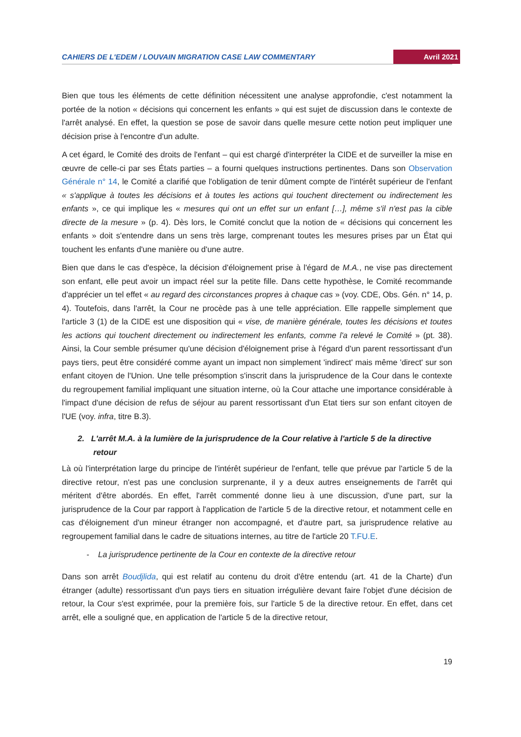CAHIERS DE L'EDEM / LOUVAIN MIGRATION CASE LAW COMMENTARY Avril 2021
Bien que tous les éléments de cette définition nécessitent une analyse approfondie, c'est notamment la portée de la notion « décisions qui concernent les enfants » qui est sujet de discussion dans le contexte de l'arrêt analysé. En effet, la question se pose de savoir dans quelle mesure cette notion peut impliquer une décision prise à l'encontre d'un adulte.
A cet égard, le Comité des droits de l'enfant – qui est chargé d'interpréter la CIDE et de surveiller la mise en œuvre de celle-ci par ses États parties – a fourni quelques instructions pertinentes. Dans son Observation Générale n° 14, le Comité a clarifié que l'obligation de tenir dûment compte de l'intérêt supérieur de l'enfant « s'applique à toutes les décisions et à toutes les actions qui touchent directement ou indirectement les enfants », ce qui implique les « mesures qui ont un effet sur un enfant […], même s'il n'est pas la cible directe de la mesure » (p. 4). Dès lors, le Comité conclut que la notion de « décisions qui concernent les enfants » doit s'entendre dans un sens très large, comprenant toutes les mesures prises par un État qui touchent les enfants d'une manière ou d'une autre.
Bien que dans le cas d'espèce, la décision d'éloignement prise à l'égard de M.A., ne vise pas directement son enfant, elle peut avoir un impact réel sur la petite fille. Dans cette hypothèse, le Comité recommande d'apprécier un tel effet « au regard des circonstances propres à chaque cas » (voy. CDE, Obs. Gén. n° 14, p. 4). Toutefois, dans l'arrêt, la Cour ne procède pas à une telle appréciation. Elle rappelle simplement que l'article 3 (1) de la CIDE est une disposition qui « vise, de manière générale, toutes les décisions et toutes les actions qui touchent directement ou indirectement les enfants, comme l'a relevé le Comité » (pt. 38). Ainsi, la Cour semble présumer qu'une décision d'éloignement prise à l'égard d'un parent ressortissant d'un pays tiers, peut être considéré comme ayant un impact non simplement 'indirect' mais même 'direct' sur son enfant citoyen de l'Union. Une telle présomption s'inscrit dans la jurisprudence de la Cour dans le contexte du regroupement familial impliquant une situation interne, où la Cour attache une importance considérable à l'impact d'une décision de refus de séjour au parent ressortissant d'un Etat tiers sur son enfant citoyen de l'UE (voy. infra, titre B.3).
2. L'arrêt M.A. à la lumière de la jurisprudence de la Cour relative à l'article 5 de la directive retour
Là où l'interprétation large du principe de l'intérêt supérieur de l'enfant, telle que prévue par l'article 5 de la directive retour, n'est pas une conclusion surprenante, il y a deux autres enseignements de l'arrêt qui méritent d'être abordés. En effet, l'arrêt commenté donne lieu à une discussion, d'une part, sur la jurisprudence de la Cour par rapport à l'application de l'article 5 de la directive retour, et notamment celle en cas d'éloignement d'un mineur étranger non accompagné, et d'autre part, sa jurisprudence relative au regroupement familial dans le cadre de situations internes, au titre de l'article 20 T.FU.E.
- La jurisprudence pertinente de la Cour en contexte de la directive retour
Dans son arrêt Boudjlida, qui est relatif au contenu du droit d'être entendu (art. 41 de la Charte) d'un étranger (adulte) ressortissant d'un pays tiers en situation irrégulière devant faire l'objet d'une décision de retour, la Cour s'est exprimée, pour la première fois, sur l'article 5 de la directive retour. En effet, dans cet arrêt, elle a souligné que, en application de l'article 5 de la directive retour,
19